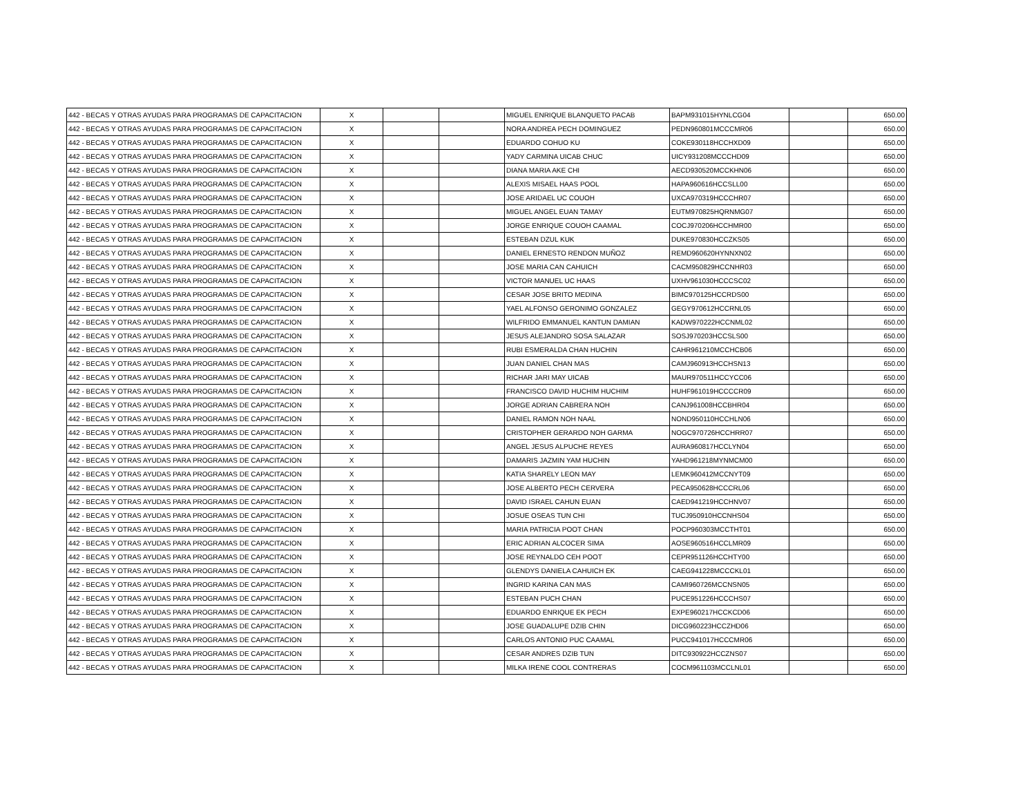| 442 - BECAS Y OTRAS AYUDAS PARA PROGRAMAS DE CAPACITACION | X | | | MIGUEL ENRIQUE BLANQUETO PACAB | BAPM931015HYNLCG04 | | 650.00 |
| 442 - BECAS Y OTRAS AYUDAS PARA PROGRAMAS DE CAPACITACION | X | | | NORA ANDREA PECH DOMINGUEZ | PEDN960801MCCCMR06 | | 650.00 |
| 442 - BECAS Y OTRAS AYUDAS PARA PROGRAMAS DE CAPACITACION | X | | | EDUARDO COHUO KU | COKE930118HCCHXD09 | | 650.00 |
| 442 - BECAS Y OTRAS AYUDAS PARA PROGRAMAS DE CAPACITACION | X | | | YADY CARMINA UICAB CHUC | UICY931208MCCCHD09 | | 650.00 |
| 442 - BECAS Y OTRAS AYUDAS PARA PROGRAMAS DE CAPACITACION | X | | | DIANA MARIA AKE CHI | AECD930520MCCKHN06 | | 650.00 |
| 442 - BECAS Y OTRAS AYUDAS PARA PROGRAMAS DE CAPACITACION | X | | | ALEXIS MISAEL HAAS POOL | HAPA960616HCCSLL00 | | 650.00 |
| 442 - BECAS Y OTRAS AYUDAS PARA PROGRAMAS DE CAPACITACION | X | | | JOSE ARIDAEL UC COUOH | UXCA970319HCCCHR07 | | 650.00 |
| 442 - BECAS Y OTRAS AYUDAS PARA PROGRAMAS DE CAPACITACION | X | | | MIGUEL ANGEL EUAN TAMAY | EUTM970825HQRNMG07 | | 650.00 |
| 442 - BECAS Y OTRAS AYUDAS PARA PROGRAMAS DE CAPACITACION | X | | | JORGE ENRIQUE COUOH CAAMAL | COCJ970206HCCHMR00 | | 650.00 |
| 442 - BECAS Y OTRAS AYUDAS PARA PROGRAMAS DE CAPACITACION | X | | | ESTEBAN DZUL KUK | DUKE970830HCCZKS05 | | 650.00 |
| 442 - BECAS Y OTRAS AYUDAS PARA PROGRAMAS DE CAPACITACION | X | | | DANIEL ERNESTO RENDON MUÑOZ | REMD960620HYNNXN02 | | 650.00 |
| 442 - BECAS Y OTRAS AYUDAS PARA PROGRAMAS DE CAPACITACION | X | | | JOSE MARIA CAN CAHUICH | CACM950829HCCNHR03 | | 650.00 |
| 442 - BECAS Y OTRAS AYUDAS PARA PROGRAMAS DE CAPACITACION | X | | | VICTOR MANUEL UC HAAS | UXHV961030HCCCSC02 | | 650.00 |
| 442 - BECAS Y OTRAS AYUDAS PARA PROGRAMAS DE CAPACITACION | X | | | CESAR JOSE BRITO MEDINA | BIMC970125HCCRDS00 | | 650.00 |
| 442 - BECAS Y OTRAS AYUDAS PARA PROGRAMAS DE CAPACITACION | X | | | YAEL ALFONSO GERONIMO GONZALEZ | GEGY970612HCCRNL05 | | 650.00 |
| 442 - BECAS Y OTRAS AYUDAS PARA PROGRAMAS DE CAPACITACION | X | | | WILFRIDO EMMANUEL KANTUN DAMIAN | KADW970222HCCNML02 | | 650.00 |
| 442 - BECAS Y OTRAS AYUDAS PARA PROGRAMAS DE CAPACITACION | X | | | JESUS ALEJANDRO SOSA SALAZAR | SOSJ970203HCCSLS00 | | 650.00 |
| 442 - BECAS Y OTRAS AYUDAS PARA PROGRAMAS DE CAPACITACION | X | | | RUBI ESMERALDA CHAN HUCHIN | CAHR961210MCCHCB06 | | 650.00 |
| 442 - BECAS Y OTRAS AYUDAS PARA PROGRAMAS DE CAPACITACION | X | | | JUAN DANIEL CHAN MAS | CAMJ960913HCCHSN13 | | 650.00 |
| 442 - BECAS Y OTRAS AYUDAS PARA PROGRAMAS DE CAPACITACION | X | | | RICHAR JARI MAY UICAB | MAUR970511HCCYCC06 | | 650.00 |
| 442 - BECAS Y OTRAS AYUDAS PARA PROGRAMAS DE CAPACITACION | X | | | FRANCISCO DAVID HUCHIM HUCHIM | HUHF961019HCCCCR09 | | 650.00 |
| 442 - BECAS Y OTRAS AYUDAS PARA PROGRAMAS DE CAPACITACION | X | | | JORGE ADRIAN CABRERA NOH | CANJ961008HCCBHR04 | | 650.00 |
| 442 - BECAS Y OTRAS AYUDAS PARA PROGRAMAS DE CAPACITACION | X | | | DANIEL RAMON NOH NAAL | NOND950110HCCHLN06 | | 650.00 |
| 442 - BECAS Y OTRAS AYUDAS PARA PROGRAMAS DE CAPACITACION | X | | | CRISTOPHER GERARDO NOH GARMA | NOGC970726HCCHRR07 | | 650.00 |
| 442 - BECAS Y OTRAS AYUDAS PARA PROGRAMAS DE CAPACITACION | X | | | ANGEL JESUS ALPUCHE REYES | AURA960817HCCLYN04 | | 650.00 |
| 442 - BECAS Y OTRAS AYUDAS PARA PROGRAMAS DE CAPACITACION | X | | | DAMARIS JAZMIN YAM HUCHIN | YAHD961218MYNMCM00 | | 650.00 |
| 442 - BECAS Y OTRAS AYUDAS PARA PROGRAMAS DE CAPACITACION | X | | | KATIA SHARELY LEON MAY | LEMK960412MCCNYT09 | | 650.00 |
| 442 - BECAS Y OTRAS AYUDAS PARA PROGRAMAS DE CAPACITACION | X | | | JOSE ALBERTO PECH CERVERA | PECA950628HCCCRL06 | | 650.00 |
| 442 - BECAS Y OTRAS AYUDAS PARA PROGRAMAS DE CAPACITACION | X | | | DAVID ISRAEL CAHUN EUAN | CAED941219HCCHNV07 | | 650.00 |
| 442 - BECAS Y OTRAS AYUDAS PARA PROGRAMAS DE CAPACITACION | X | | | JOSUE OSEAS TUN CHI | TUCJ950910HCCNHS04 | | 650.00 |
| 442 - BECAS Y OTRAS AYUDAS PARA PROGRAMAS DE CAPACITACION | X | | | MARIA PATRICIA POOT CHAN | POCP960303MCCTHT01 | | 650.00 |
| 442 - BECAS Y OTRAS AYUDAS PARA PROGRAMAS DE CAPACITACION | X | | | ERIC ADRIAN ALCOCER SIMA | AOSE960516HCCLMR09 | | 650.00 |
| 442 - BECAS Y OTRAS AYUDAS PARA PROGRAMAS DE CAPACITACION | X | | | JOSE REYNALDO CEH POOT | CEPR951126HCCHTY00 | | 650.00 |
| 442 - BECAS Y OTRAS AYUDAS PARA PROGRAMAS DE CAPACITACION | X | | | GLENDYS DANIELA CAHUICH EK | CAEG941228MCCCKL01 | | 650.00 |
| 442 - BECAS Y OTRAS AYUDAS PARA PROGRAMAS DE CAPACITACION | X | | | INGRID KARINA CAN MAS | CAMI960726MCCNSN05 | | 650.00 |
| 442 - BECAS Y OTRAS AYUDAS PARA PROGRAMAS DE CAPACITACION | X | | | ESTEBAN PUCH CHAN | PUCE951226HCCCHS07 | | 650.00 |
| 442 - BECAS Y OTRAS AYUDAS PARA PROGRAMAS DE CAPACITACION | X | | | EDUARDO ENRIQUE EK PECH | EXPE960217HCCKCD06 | | 650.00 |
| 442 - BECAS Y OTRAS AYUDAS PARA PROGRAMAS DE CAPACITACION | X | | | JOSE GUADALUPE DZIB CHIN | DICG960223HCCZHD06 | | 650.00 |
| 442 - BECAS Y OTRAS AYUDAS PARA PROGRAMAS DE CAPACITACION | X | | | CARLOS ANTONIO PUC CAAMAL | PUCC941017HCCCMR06 | | 650.00 |
| 442 - BECAS Y OTRAS AYUDAS PARA PROGRAMAS DE CAPACITACION | X | | | CESAR ANDRES DZIB TUN | DITC930922HCCZNS07 | | 650.00 |
| 442 - BECAS Y OTRAS AYUDAS PARA PROGRAMAS DE CAPACITACION | X | | | MILKA IRENE COOL CONTRERAS | COCM961103MCCLNL01 | | 650.00 |